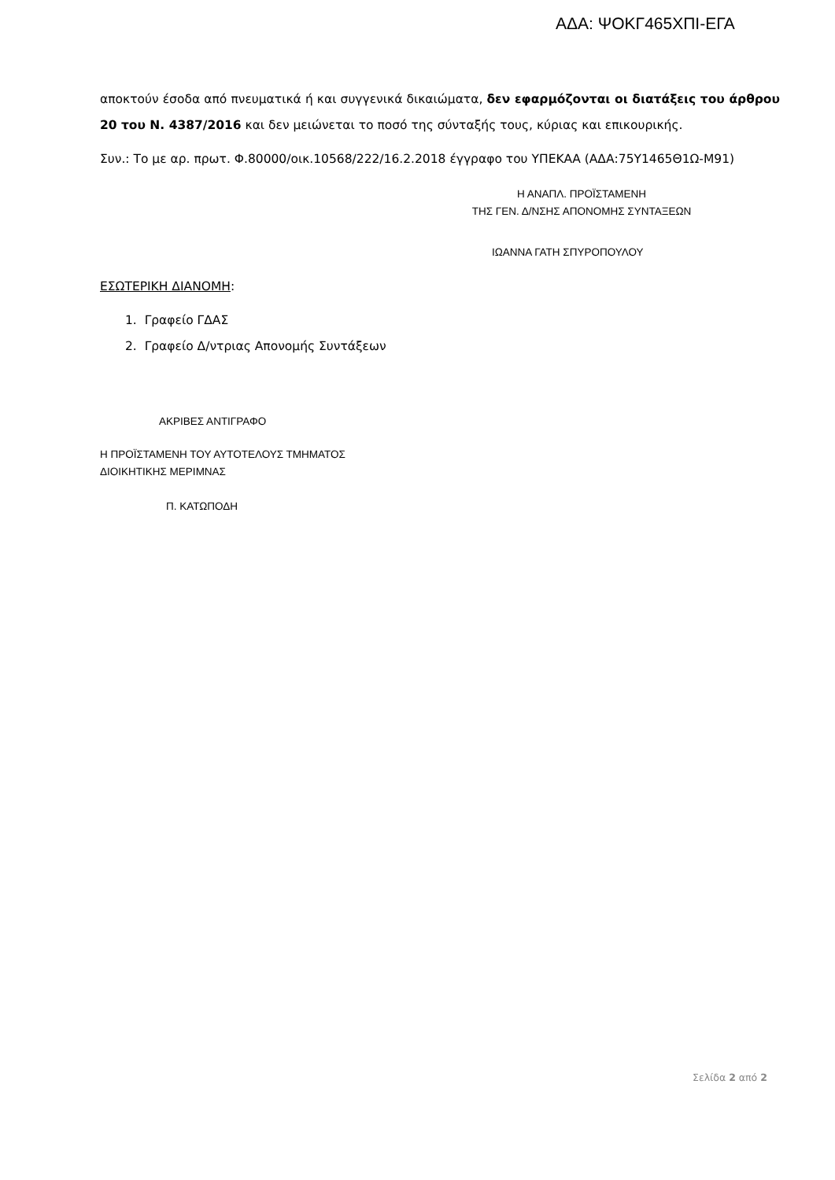ΑΔΑ: ΨΟΚΓ465ΧΠΙ-ΕΓΑ
αποκτούν έσοδα από πνευματικά ή και συγγενικά δικαιώματα, δεν εφαρμόζονται οι διατάξεις του άρθρου 20 του Ν. 4387/2016 και δεν μειώνεται το ποσό της σύνταξής τους, κύριας και επικουρικής.
Συν.: Το με αρ. πρωτ. Φ.80000/οικ.10568/222/16.2.2018 έγγραφο του ΥΠΕΚΑΑ (ΑΔΑ:75Υ1465Θ1Ω-Μ91)
Η ΑΝΑΠΛ. ΠΡΟΪΣΤΑΜΕΝΗ
ΤΗΣ ΓΕΝ. Δ/ΝΣΗΣ ΑΠΟΝΟΜΗΣ ΣΥΝΤΑΞΕΩΝ
ΙΩΑΝΝΑ ΓΑΤΗ ΣΠΥΡΟΠΟΥΛΟΥ
ΕΣΩΤΕΡΙΚΗ ΔΙΑΝΟΜΗ:
1. Γραφείο ΓΔΑΣ
2. Γραφείο Δ/ντριας Απονομής Συντάξεων
ΑΚΡΙΒΕΣ ΑΝΤΙΓΡΑΦΟ
Η ΠΡΟΪΣΤΑΜΕΝΗ ΤΟΥ ΑΥΤΟΤΕΛΟΥΣ ΤΜΗΜΑΤΟΣ
ΔΙΟΙΚΗΤΙΚΗΣ ΜΕΡΙΜΝΑΣ
Π. ΚΑΤΩΠΟΔΗ
Σελίδα 2 από 2